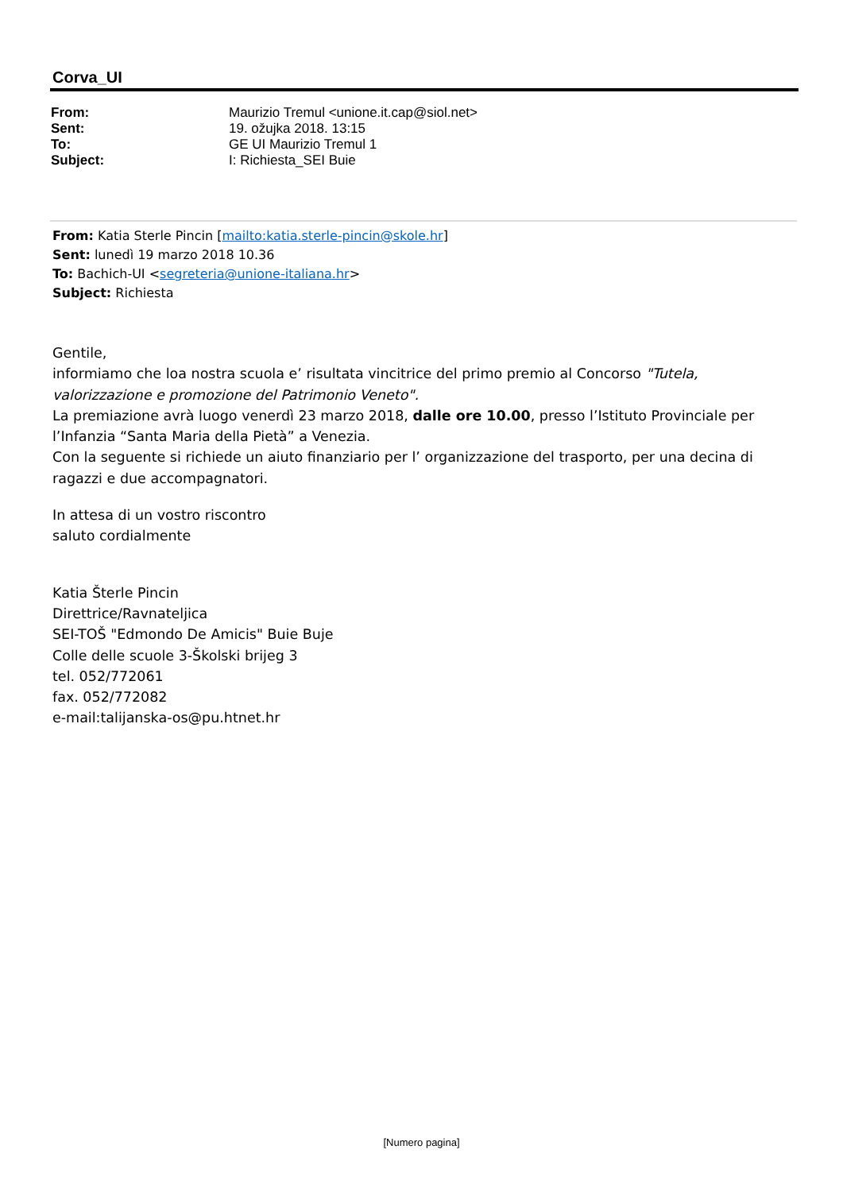Corva_UI
| From: | Maurizio Tremul <unione.it.cap@siol.net> |
| Sent: | 19. ožujka 2018. 13:15 |
| To: | GE UI Maurizio Tremul 1 |
| Subject: | I: Richiesta_SEI Buie |
From: Katia Sterle Pincin [mailto:katia.sterle-pincin@skole.hr]
Sent: lunedì 19 marzo 2018 10.36
To: Bachich-UI <segreteria@unione-italiana.hr>
Subject: Richiesta
Gentile,
informiamo che loa nostra scuola e’ risultata vincitrice del primo premio al Concorso "Tutela, valorizzazione e promozione del Patrimonio Veneto".
La premiazione avrà luogo venerdì 23 marzo 2018, dalle ore 10.00, presso l’Istituto Provinciale per l’Infanzia “Santa Maria della Pietà” a Venezia.
Con la seguente si richiede un aiuto finanziario per l’ organizzazione del trasporto, per una decina di ragazzi e due accompagnatori.
In attesa di un vostro riscontro
saluto cordialmente
Katia Šterle Pincin
Direttrice/Ravnateljica
SEI-TOŠ "Edmondo De Amicis" Buie Buje
Colle delle scuole 3-Školski brijeg 3
tel. 052/772061
fax. 052/772082
e-mail:talijanska-os@pu.htnet.hr
[Numero pagina]